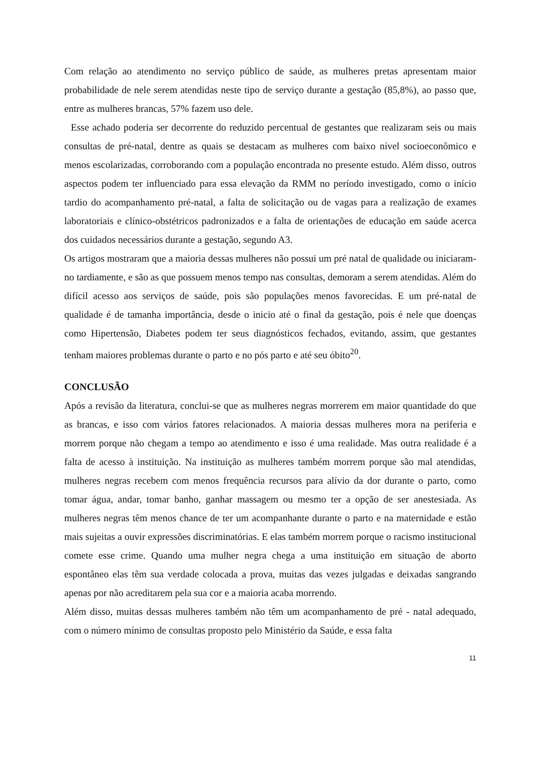Com relação ao atendimento no serviço público de saúde, as mulheres pretas apresentam maior probabilidade de nele serem atendidas neste tipo de serviço durante a gestação (85,8%), ao passo que, entre as mulheres brancas, 57% fazem uso dele.
Esse achado poderia ser decorrente do reduzido percentual de gestantes que realizaram seis ou mais consultas de pré-natal, dentre as quais se destacam as mulheres com baixo nível socioeconômico e menos escolarizadas, corroborando com a população encontrada no presente estudo. Além disso, outros aspectos podem ter influenciado para essa elevação da RMM no período investigado, como o início tardio do acompanhamento pré-natal, a falta de solicitação ou de vagas para a realização de exames laboratoriais e clínico-obstétricos padronizados e a falta de orientações de educação em saúde acerca dos cuidados necessários durante a gestação, segundo A3.
Os artigos mostraram que a maioria dessas mulheres não possui um pré natal de qualidade ou iniciaram-no tardiamente, e são as que possuem menos tempo nas consultas, demoram a serem atendidas. Além do difícil acesso aos serviços de saúde, pois são populações menos favorecidas. E um pré-natal de qualidade é de tamanha importância, desde o inicio até o final da gestação, pois é nele que doenças como Hipertensão, Diabetes podem ter seus diagnósticos fechados, evitando, assim, que gestantes tenham maiores problemas durante o parto e no pós parto e até seu óbito<sup>20</sup>.
CONCLUSÃO
Após a revisão da literatura, conclui-se que as mulheres negras morrerem em maior quantidade do que as brancas, e isso com vários fatores relacionados. A maioria dessas mulheres mora na periferia e morrem porque não chegam a tempo ao atendimento e isso é uma realidade. Mas outra realidade é a falta de acesso à instituição. Na instituição as mulheres também morrem porque são mal atendidas, mulheres negras recebem com menos frequência recursos para alívio da dor durante o parto, como tomar água, andar, tomar banho, ganhar massagem ou mesmo ter a opção de ser anestesiada. As mulheres negras têm menos chance de ter um acompanhante durante o parto e na maternidade e estão mais sujeitas a ouvir expressões discriminatórias. E elas também morrem porque o racismo institucional comete esse crime. Quando uma mulher negra chega a uma instituição em situação de aborto espontâneo elas têm sua verdade colocada a prova, muitas das vezes julgadas e deixadas sangrando apenas por não acreditarem pela sua cor e a maioria acaba morrendo.
Além disso, muitas dessas mulheres também não têm um acompanhamento de pré - natal adequado, com o número mínimo de consultas proposto pelo Ministério da Saúde, e essa falta
11